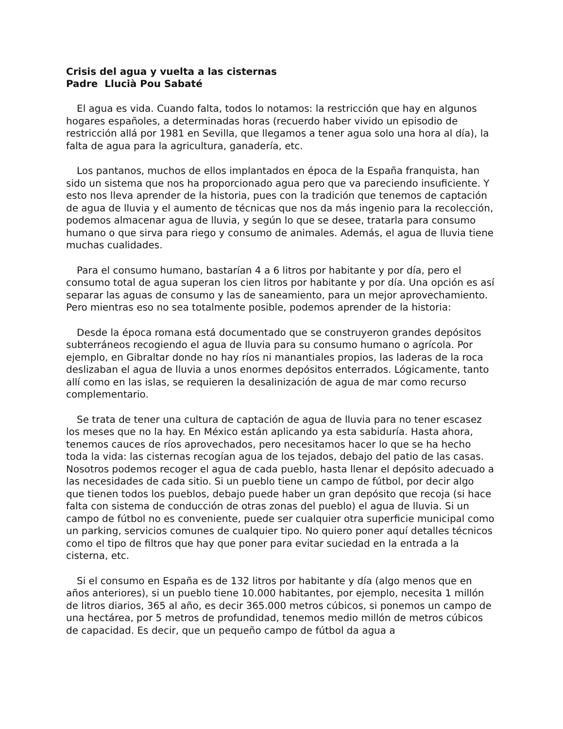Crisis del agua y vuelta a las cisternas
Padre Llucià Pou Sabaté
El agua es vida. Cuando falta, todos lo notamos: la restricción que hay en algunos hogares españoles, a determinadas horas (recuerdo haber vivido un episodio de restricción allá por 1981 en Sevilla, que llegamos a tener agua solo una hora al día), la falta de agua para la agricultura, ganadería, etc.
Los pantanos, muchos de ellos implantados en época de la España franquista, han sido un sistema que nos ha proporcionado agua pero que va pareciendo insuficiente. Y esto nos lleva aprender de la historia, pues con la tradición que tenemos de captación de agua de lluvia y el aumento de técnicas que nos da más ingenio para la recolección, podemos almacenar agua de lluvia, y según lo que se desee, tratarla para consumo humano o que sirva para riego y consumo de animales. Además, el agua de lluvia tiene muchas cualidades.
Para el consumo humano, bastarían 4 a 6 litros por habitante y por día, pero el consumo total de agua superan los cien litros por habitante y por día. Una opción es así separar las aguas de consumo y las de saneamiento, para un mejor aprovechamiento. Pero mientras eso no sea totalmente posible, podemos aprender de la historia:
Desde la época romana está documentado que se construyeron grandes depósitos subterráneos recogiendo el agua de lluvia para su consumo humano o agrícola. Por ejemplo, en Gibraltar donde no hay ríos ni manantiales propios, las laderas de la roca deslizaban el agua de lluvia a unos enormes depósitos enterrados. Lógicamente, tanto allí como en las islas, se requieren la desalinización de agua de mar como recurso complementario.
Se trata de tener una cultura de captación de agua de lluvia para no tener escasez los meses que no la hay. En México están aplicando ya esta sabiduría. Hasta ahora, tenemos cauces de ríos aprovechados, pero necesitamos hacer lo que se ha hecho toda la vida: las cisternas recogían agua de los tejados, debajo del patio de las casas. Nosotros podemos recoger el agua de cada pueblo, hasta llenar el depósito adecuado a las necesidades de cada sitio. Si un pueblo tiene un campo de fútbol, por decir algo que tienen todos los pueblos, debajo puede haber un gran depósito que recoja (si hace falta con sistema de conducción de otras zonas del pueblo) el agua de lluvia. Si un campo de fútbol no es conveniente, puede ser cualquier otra superficie municipal como un parking, servicios comunes de cualquier tipo. No quiero poner aquí detalles técnicos como el tipo de filtros que hay que poner para evitar suciedad en la entrada a la cisterna, etc.
Si el consumo en España es de 132 litros por habitante y día (algo menos que en años anteriores), si un pueblo tiene 10.000 habitantes, por ejemplo, necesita 1 millón de litros diarios, 365 al año, es decir 365.000 metros cúbicos, si ponemos un campo de una hectárea, por 5 metros de profundidad, tenemos medio millón de metros cúbicos de capacidad. Es decir, que un pequeño campo de fútbol da agua a